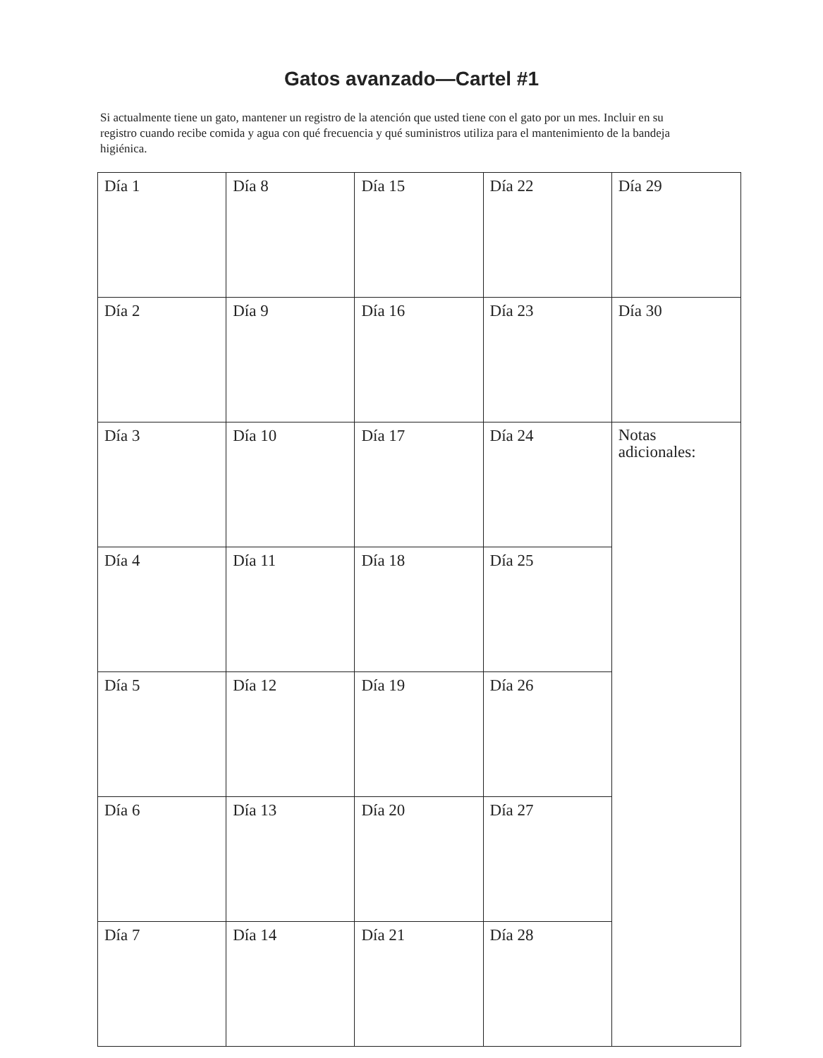Gatos avanzado—Cartel #1
Si actualmente tiene un gato, mantener un registro de la atención que usted tiene con el gato por un mes. Incluir en su registro cuando recibe comida y agua con qué frecuencia y qué suministros utiliza para el mantenimiento de la bandeja higiénica.
| Día 1 | Día 8 | Día 15 | Día 22 | Día 29 |
| Día 2 | Día 9 | Día 16 | Día 23 | Día 30 |
| Día 3 | Día 10 | Día 17 | Día 24 | Notas adicionales: |
| Día 4 | Día 11 | Día 18 | Día 25 | |
| Día 5 | Día 12 | Día 19 | Día 26 | |
| Día 6 | Día 13 | Día 20 | Día 27 | |
| Día 7 | Día 14 | Día 21 | Día 28 | |